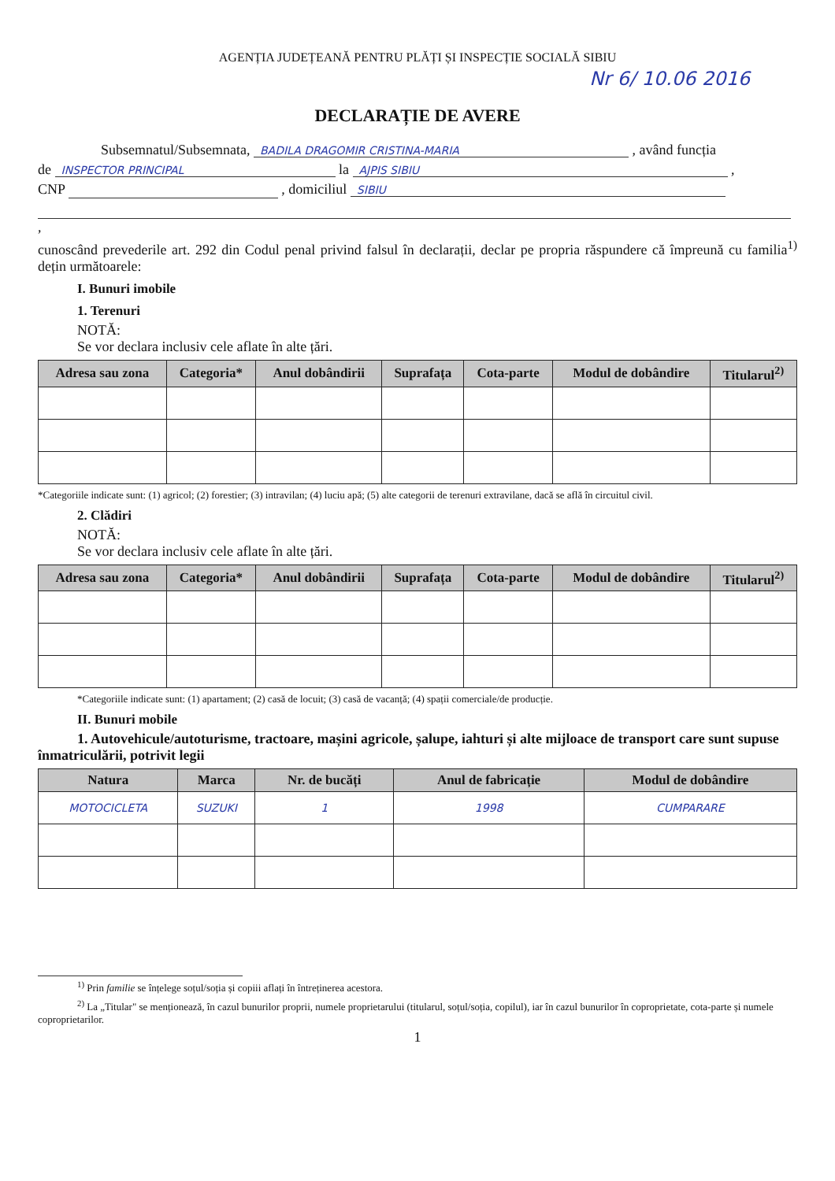AGENȚIA JUDEȚEANĂ PENTRU PLĂȚI ȘI INSPECȚIE SOCIALĂ SIBIU
Nr 6/ 10.06 2016
DECLARAȚIE DE AVERE
Subsemnatul/Subsemnata, BADILA DRAGOMIR CRISTINA-MARIA , având funcția
de INSPECTOR PRINCIPAL la AJPIS SIBIU ,
CNP , domiciliul SIBIU
,
cunoscând prevederile art. 292 din Codul penal privind falsul în declarații, declar pe propria răspundere că împreună cu familia<sup>1)</sup> dețin următoarele:
I. Bunuri imobile
1. Terenuri
NOTĂ:
Se vor declara inclusiv cele aflate în alte țări.
| Adresa sau zona | Categoria* | Anul dobândirii | Suprafața | Cota-parte | Modul de dobândire | Titularul<sup>2)</sup> |
| --- | --- | --- | --- | --- | --- | --- |
*Categoriile indicate sunt: (1) agricol; (2) forestier; (3) intravilan; (4) luciu apă; (5) alte categorii de terenuri extravilane, dacă se află în circuitul civil.
2. Clădiri
NOTĂ:
Se vor declara inclusiv cele aflate în alte țări.
| Adresa sau zona | Categoria* | Anul dobândirii | Suprafața | Cota-parte | Modul de dobândire | Titularul<sup>2)</sup> |
| --- | --- | --- | --- | --- | --- | --- |
*Categoriile indicate sunt: (1) apartament; (2) casă de locuit; (3) casă de vacanță; (4) spații comerciale/de producție.
II. Bunuri mobile
1. Autovehicule/autoturisme, tractoare, mașini agricole, șalupe, iahturi și alte mijloace de transport care sunt supuse înmatriculării, potrivit legii
| Natura | Marca | Nr. de bucăți | Anul de fabricație | Modul de dobândire |
| --- | --- | --- | --- | --- |
| MOTOCICLETA | SUZUKI | 1 | 1998 | CUMPARARE |
<sup>1)</sup> Prin familie se înțelege soțul/soția și copiii aflați în întreținerea acestora.
<sup>2)</sup> La „Titular" se menționează, în cazul bunurilor proprii, numele proprietarului (titularul, soțul/soția, copilul), iar în cazul bunurilor în coproprietate, cota-parte și numele coproprietarilor.
1